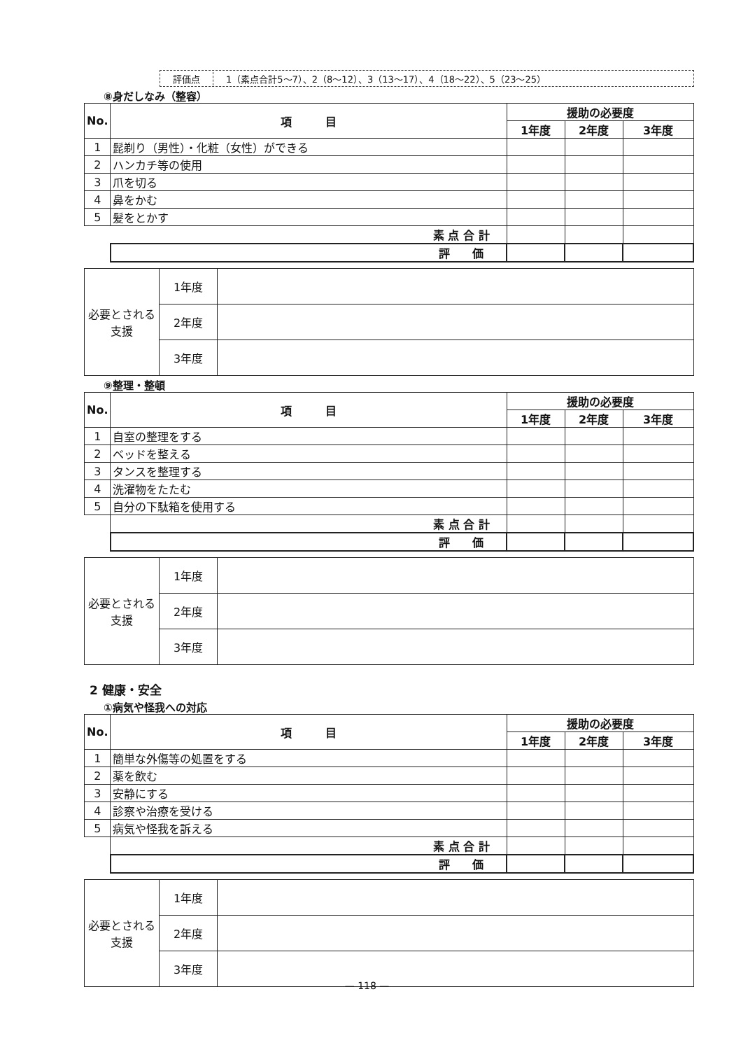評価点 1（素点合計5～7）、2（8～12）、3（13～17）、4（18～22）、5（23～25）
⑧身だしなみ（整容）
| No. | 項 目 | 援助の必要度 | | |
| --- | --- | --- | --- | --- |
| | | 1年度 | 2年度 | 3年度 |
| 1 | 髭剃り（男性）・化粧（女性）ができる | | | |
| 2 | ハンカチ等の使用 | | | |
| 3 | 爪を切る | | | |
| 4 | 鼻をかむ | | | |
| 5 | 髪をとかす | | | |
| | 素 点 合 計 | | | |
| | 評 価 | | | |
| 必要とされる支援 | 1年度 | |
| | 2年度 | |
| | 3年度 | |
⑨整理・整頓
| No. | 項 目 | 援助の必要度 | | |
| --- | --- | --- | --- | --- |
| | | 1年度 | 2年度 | 3年度 |
| 1 | 自室の整理をする | | | |
| 2 | ベッドを整える | | | |
| 3 | タンスを整理する | | | |
| 4 | 洗濯物をたたむ | | | |
| 5 | 自分の下駄箱を使用する | | | |
| | 素 点 合 計 | | | |
| | 評 価 | | | |
| 必要とされる支援 | 1年度 | |
| | 2年度 | |
| | 3年度 | |
2 健康・安全
①病気や怪我への対応
| No. | 項 目 | 援助の必要度 | | |
| --- | --- | --- | --- | --- |
| | | 1年度 | 2年度 | 3年度 |
| 1 | 簡単な外傷等の処置をする | | | |
| 2 | 薬を飲む | | | |
| 3 | 安静にする | | | |
| 4 | 診察や治療を受ける | | | |
| 5 | 病気や怪我を訴える | | | |
| | 素 点 合 計 | | | |
| | 評 価 | | | |
| 必要とされる支援 | 1年度 | |
| | 2年度 | |
| | 3年度 | |
— 118 —